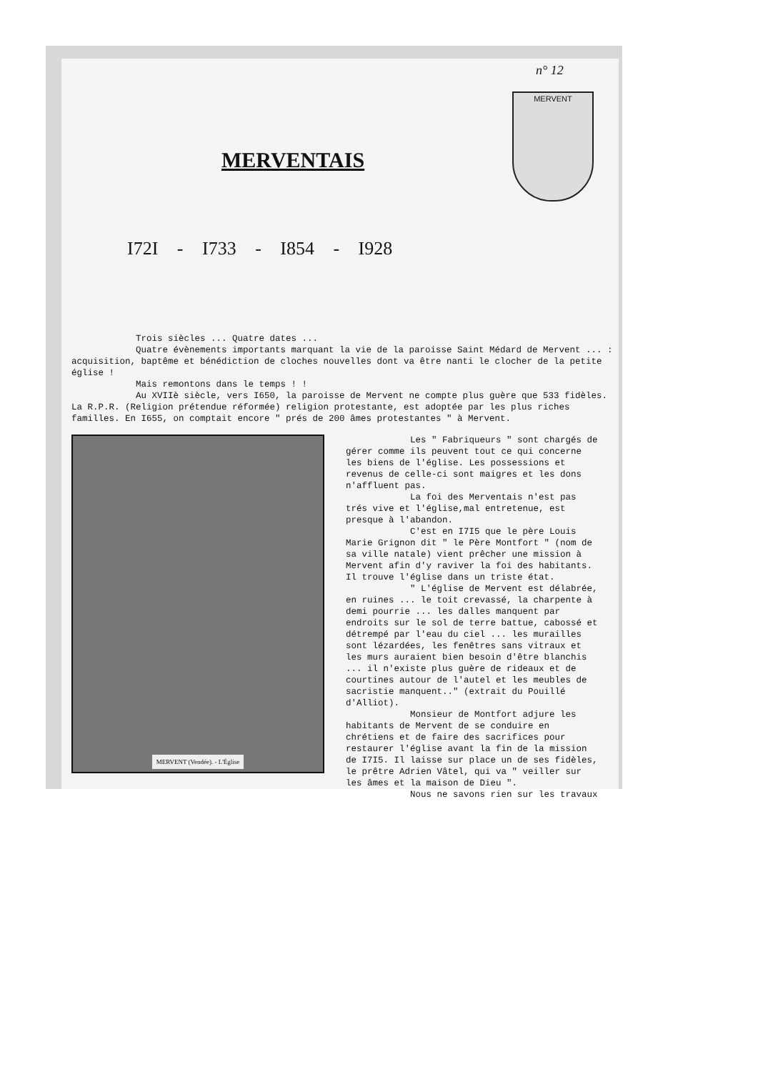n° 12
MERVENT
MERVENTAIS
I72I - I733 - I854 - I928
Trois siècles ... Quatre dates ...
Quatre évènements importants marquant la vie de la paroisse Saint Médard de Mervent ... : acquisition, baptême et bénédiction de cloches nouvelles dont va être nanti le clocher de la petite église !
Mais remontons dans le temps ! !
Au XVIIè siècle, vers I650, la paroisse de Mervent ne compte plus guère que 533 fidèles. La R.P.R. (Religion prétendue réformée) religion protestante, est adoptée par les plus riches familles. En I655, on comptait encore " prés de 200 âmes protestantes " à Mervent.
MERVENT (Vendée). - L'Église
Les " Fabriqueurs " sont chargés de gérer comme ils peuvent tout ce qui concerne les biens de l'église. Les possessions et revenus de celle-ci sont maigres et les dons n'affluent pas.
La foi des Merventais n'est pas trés vive et l'église,mal entretenue, est presque à l'abandon.
C'est en I7I5 que le père Louis Marie Grignon dit " le Père Montfort " (nom de sa ville natale) vient prêcher une mission à Mervent afin d'y raviver la foi des habitants. Il trouve l'église dans un triste état.
" L'église de Mervent est délabrée, en ruines ... le toit crevassé, la charpente à demi pourrie ... les dalles manquent par endroits sur le sol de terre battue, cabossé et détrempé par l'eau du ciel ... les murailles sont lézardées, les fenêtres sans vitraux et les murs auraient bien besoin d'être blanchis ... il n'existe plus guère de rideaux et de courtines autour de l'autel et les meubles de sacristie manquent.." (extrait du Pouillé d'Alliot).
Monsieur de Montfort adjure les habitants de Mervent de se conduire en chrétiens et de faire des sacrifices pour restaurer l'église avant la fin de la mission de I7I5. Il laisse sur place un de ses fidèles, le prêtre Adrien Vâtel, qui va " veiller sur les âmes et la maison de Dieu ".
Nous ne savons rien sur les travaux